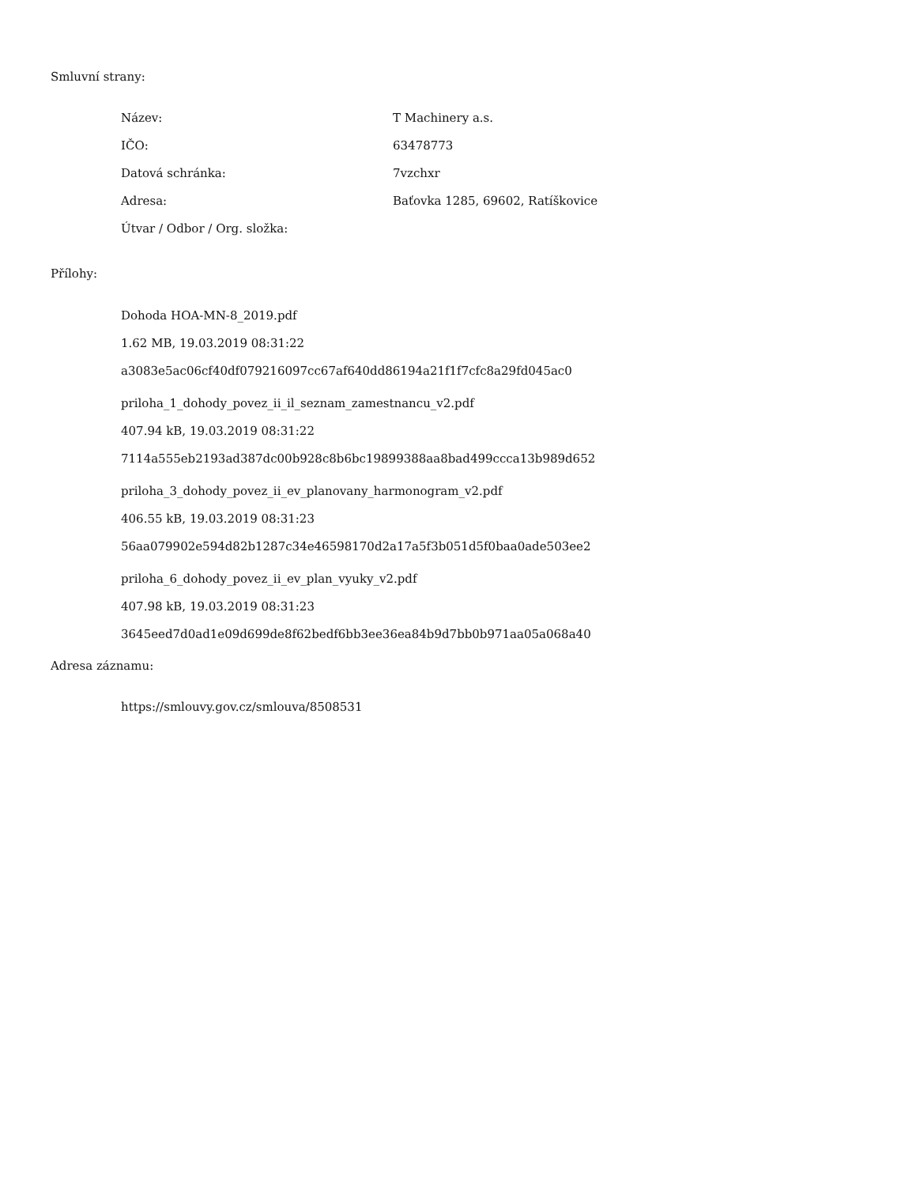Smluvní strany:
| Název: | T Machinery a.s. |
| IČO: | 63478773 |
| Datová schránka: | 7vzchxr |
| Adresa: | Baťovka 1285, 69602, Ratíškovice |
| Útvar / Odbor / Org. složka: | |
Přílohy:
Dohoda HOA-MN-8_2019.pdf
1.62 MB, 19.03.2019 08:31:22
a3083e5ac06cf40df079216097cc67af640dd86194a21f1f7cfc8a29fd045ac0
priloha_1_dohody_povez_ii_il_seznam_zamestnancu_v2.pdf
407.94 kB, 19.03.2019 08:31:22
7114a555eb2193ad387dc00b928c8b6bc19899388aa8bad499ccca13b989d652
priloha_3_dohody_povez_ii_ev_planovany_harmonogram_v2.pdf
406.55 kB, 19.03.2019 08:31:23
56aa079902e594d82b1287c34e46598170d2a17a5f3b051d5f0baa0ade503ee2
priloha_6_dohody_povez_ii_ev_plan_vyuky_v2.pdf
407.98 kB, 19.03.2019 08:31:23
3645eed7d0ad1e09d699de8f62bedf6bb3ee36ea84b9d7bb0b971aa05a068a40
Adresa záznamu:
https://smlouvy.gov.cz/smlouva/8508531